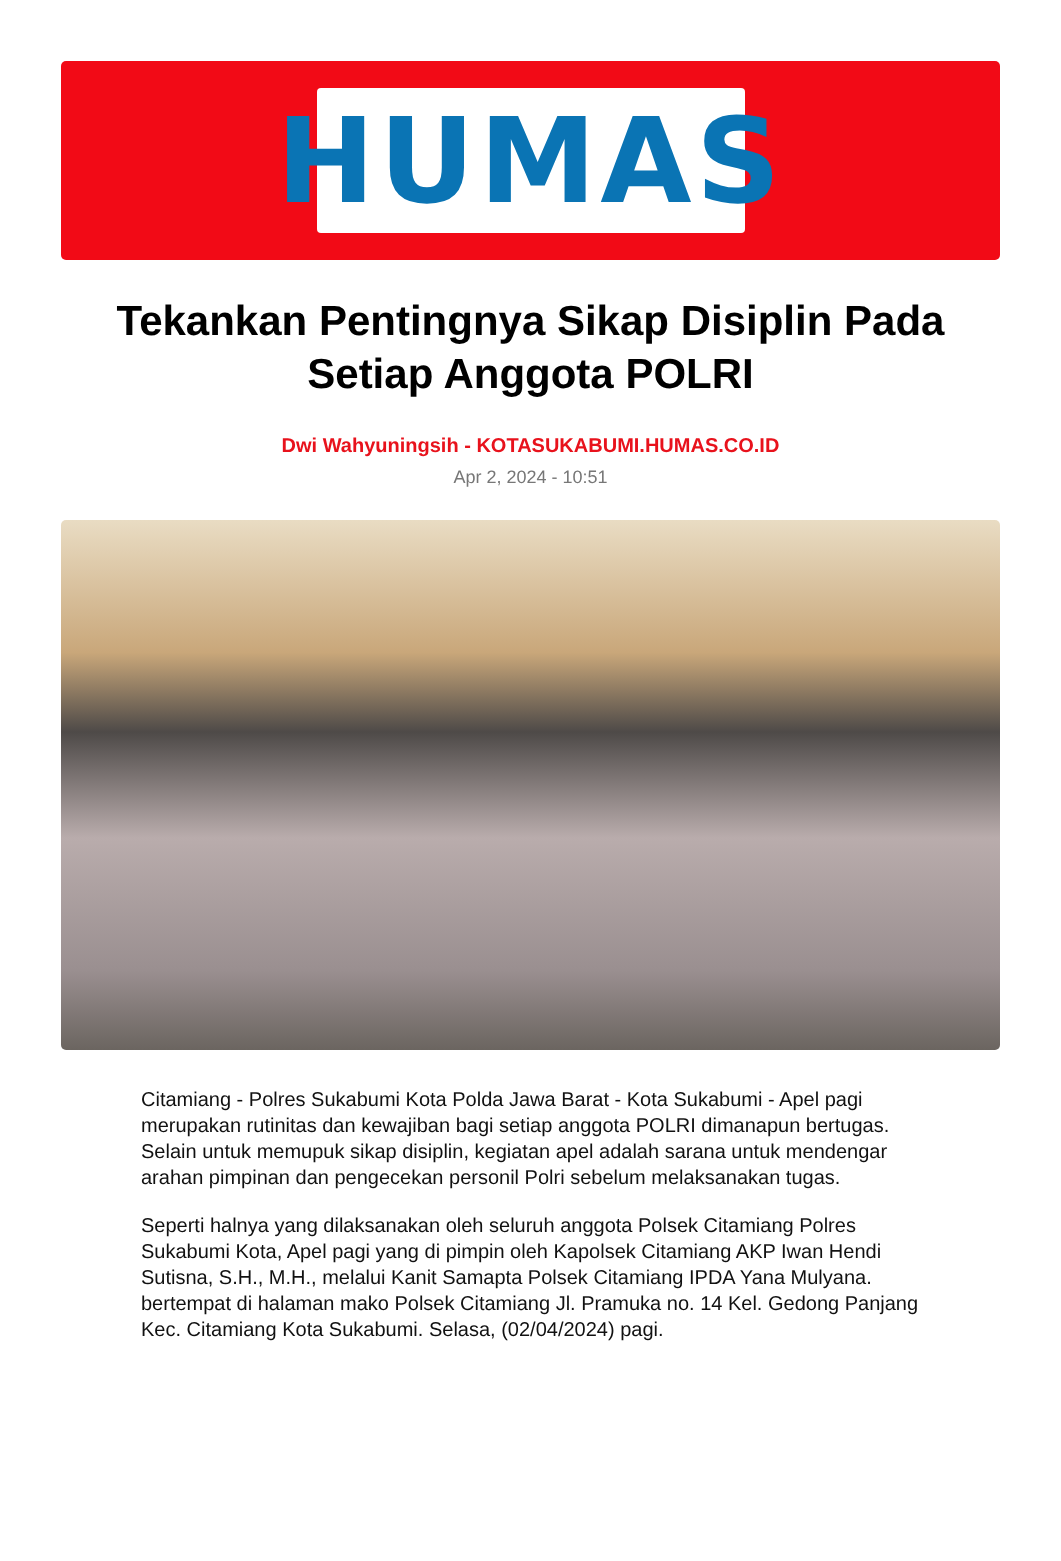HUMAS
Tekankan Pentingnya Sikap Disiplin Pada Setiap Anggota POLRI
Dwi Wahyuningsih - KOTASUKABUMI.HUMAS.CO.ID
Apr 2, 2024 - 10:51
Citamiang - Polres Sukabumi Kota Polda Jawa Barat - Kota Sukabumi - Apel pagi merupakan rutinitas dan kewajiban bagi setiap anggota POLRI dimanapun bertugas. Selain untuk memupuk sikap disiplin, kegiatan apel adalah sarana untuk mendengar arahan pimpinan dan pengecekan personil Polri sebelum melaksanakan tugas.
Seperti halnya yang dilaksanakan oleh seluruh anggota Polsek Citamiang Polres Sukabumi Kota, Apel pagi yang di pimpin oleh Kapolsek Citamiang AKP Iwan Hendi Sutisna, S.H., M.H., melalui Kanit Samapta Polsek Citamiang IPDA Yana Mulyana. bertempat di halaman mako Polsek Citamiang Jl. Pramuka no. 14 Kel. Gedong Panjang Kec. Citamiang Kota Sukabumi. Selasa, (02/04/2024) pagi.